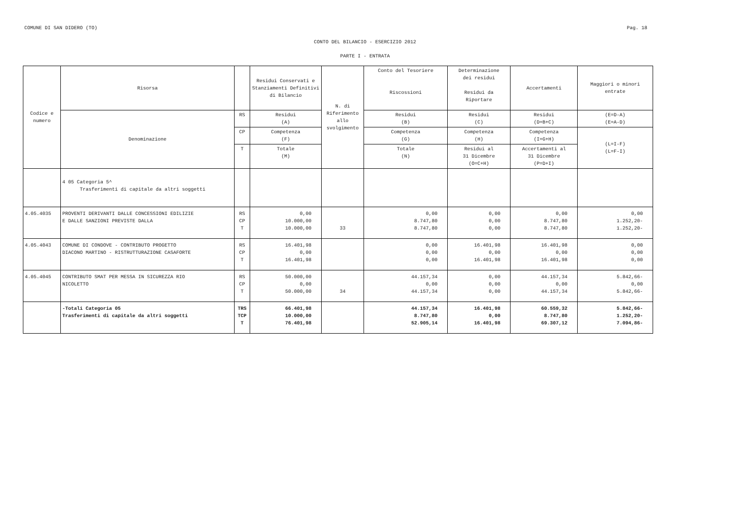COMUNE DI SAN DIDERO (TO) Pag. 18
CONTO DEL BILANCIO - ESERCIZIO 2012
PARTE I - ENTRATA
| Codice e numero | Risorsa | | Residui Conservati e Stanziamenti Definitivi di Bilancio | N. di Riferimento allo svolgimento | Conto del Tesoriere Riscossioni | Determinazione dei residui Residui da Riportare | Accertamenti | Maggiori o minori entrate |
| --- | --- | --- | --- | --- | --- | --- | --- | --- |
| | Denominazione | RS | Residui (A) | | Residui (B) | Residui (C) | Residui (D=B+C) | (E=D-A) (E=A-D) |
| | | CP | Competenza (F) | | Competenza (G) | Competenza (H) | Competenza (I=G+H) | (L=I-F) (L=F-I) |
| | | T | Totale (M) | | Totale (N) | Residui al 31 Dicembre (O=C+H) | Accertamenti al 31 Dicembre (P=D+I) | |
| | 4 05 Categoria 5^ Trasferimenti di capitale da altri soggetti | | | | | | | |
| 4.05.4035 | PROVENTI DERIVANTI DALLE CONCESSIONI EDILIZIE E DALLE SANZIONI PREVISTE DALLA | RS CP T | 0,00 10.000,00 10.000,00 | 33 | 0,00 8.747,80 8.747,80 | 0,00 0,00 0,00 | 0,00 8.747,80 8.747,80 | 0,00 1.252,20- 1.252,20- |
| 4.05.4043 | COMUNE DI CONDOVE - CONTRIBUTO PROGETTO DIACONO MARTINO - RISTRUTTURAZIONE CASAFORTE | RS CP T | 16.401,98 0,00 16.401,98 | | 0,00 0,00 0,00 | 16.401,98 0,00 16.401,98 | 16.401,98 0,00 16.401,98 | 0,00 0,00 0,00 |
| 4.05.4045 | CONTRIBUTO SMAT PER MESSA IN SICUREZZA RIO NICOLETTO | RS CP T | 50.000,00 0,00 50.000,00 | 34 | 44.157,34 0,00 44.157,34 | 0,00 0,00 0,00 | 44.157,34 0,00 44.157,34 | 5.842,66- 0,00 5.842,66- |
| | -Totali Categoria 05 Trasferimenti di capitale da altri soggetti | TRS TCP T | 66.401,98 10.000,00 76.401,98 | | 44.157,34 8.747,80 52.905,14 | 16.401,98 0,00 16.401,98 | 60.559,32 8.747,80 69.307,12 | 5.842,66- 1.252,20- 7.094,86- |